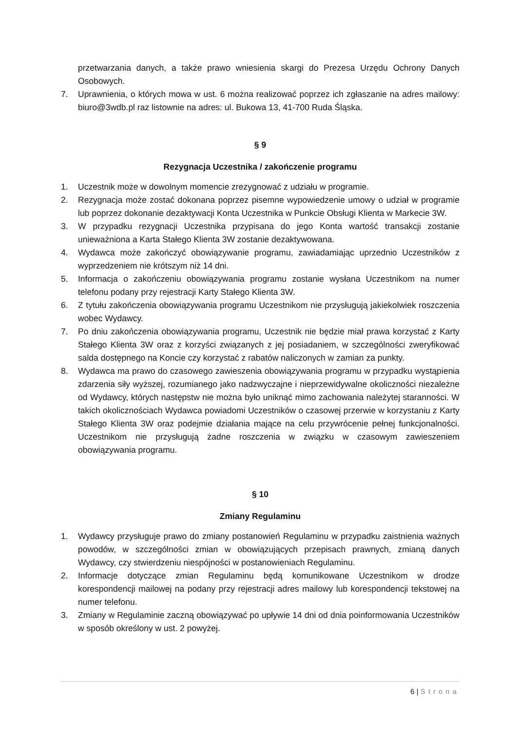przetwarzania danych, a także prawo wniesienia skargi do Prezesa Urzędu Ochrony Danych Osobowych.
7. Uprawnienia, o których mowa w ust. 6 można realizować poprzez ich zgłaszanie na adres mailowy: biuro@3wdb.pl raz listownie na adres: ul. Bukowa 13, 41-700 Ruda Śląska.
§ 9
Rezygnacja Uczestnika / zakończenie programu
1. Uczestnik może w dowolnym momencie zrezygnować z udziału w programie.
2. Rezygnacja może zostać dokonana poprzez pisemne wypowiedzenie umowy o udział w programie lub poprzez dokonanie dezaktywacji Konta Uczestnika w Punkcie Obsługi Klienta w Markecie 3W.
3. W przypadku rezygnacji Uczestnika przypisana do jego Konta wartość transakcji zostanie unieważniona a Karta Stałego Klienta 3W zostanie dezaktywowana.
4. Wydawca może zakończyć obowiązywanie programu, zawiadamiając uprzednio Uczestników z wyprzedzeniem nie krótszym niż 14 dni.
5. Informacja o zakończeniu obowiązywania programu zostanie wysłana Uczestnikom na numer telefonu podany przy rejestracji Karty Stałego Klienta 3W.
6. Z tytułu zakończenia obowiązywania programu Uczestnikom nie przysługują jakiekolwiek roszczenia wobec Wydawcy.
7. Po dniu zakończenia obowiązywania programu, Uczestnik nie będzie miał prawa korzystać z Karty Stałego Klienta 3W oraz z korzyści związanych z jej posiadaniem, w szczególności zweryfikować salda dostępnego na Koncie czy korzystać z rabatów naliczonych w zamian za punkty.
8. Wydawca ma prawo do czasowego zawieszenia obowiązywania programu w przypadku wystąpienia zdarzenia siły wyższej, rozumianego jako nadzwyczajne i nieprzewidywalne okoliczności niezależne od Wydawcy, których następstw nie można było uniknąć mimo zachowania należytej staranności. W takich okolicznościach Wydawca powiadomi Uczestników o czasowej przerwie w korzystaniu z Karty Stałego Klienta 3W oraz podejmie działania mające na celu przywrócenie pełnej funkcjonalności. Uczestnikom nie przysługują żadne roszczenia w związku w czasowym zawieszeniem obowiązywania programu.
§ 10
Zmiany Regulaminu
1. Wydawcy przysługuje prawo do zmiany postanowień Regulaminu w przypadku zaistnienia ważnych powodów, w szczególności zmian w obowiązujących przepisach prawnych, zmianą danych Wydawcy, czy stwierdzeniu niespójności w postanowieniach Regulaminu.
2. Informacje dotyczące zmian Regulaminu będą komunikowane Uczestnikom w drodze korespondencji mailowej na podany przy rejestracji adres mailowy lub korespondencji tekstowej na numer telefonu.
3. Zmiany w Regulaminie zaczną obowiązywać po upływie 14 dni od dnia poinformowania Uczestników w sposób określony w ust. 2 powyżej.
6 | Strona